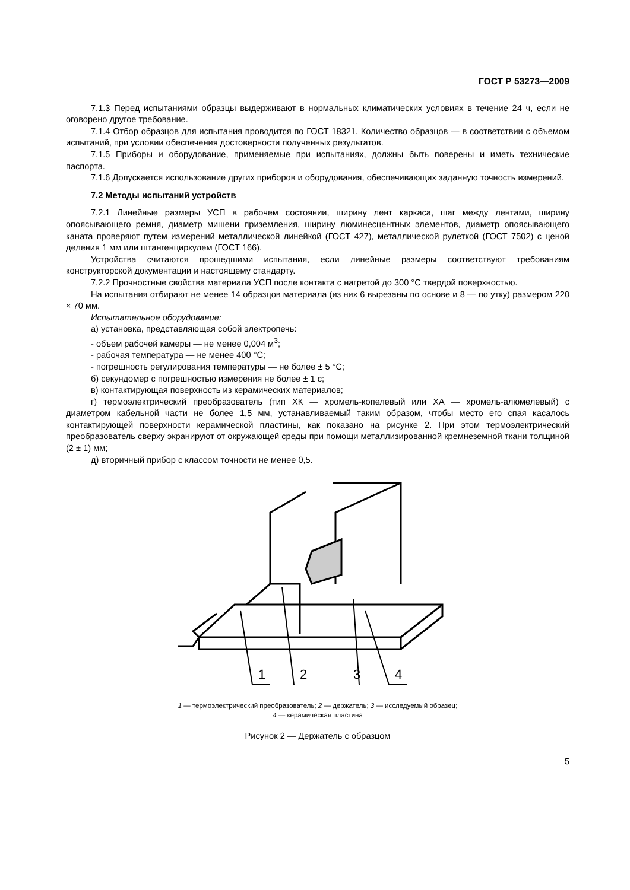ГОСТ Р 53273—2009
7.1.3 Перед испытаниями образцы выдерживают в нормальных климатических условиях в течение 24 ч, если не оговорено другое требование.
7.1.4 Отбор образцов для испытания проводится по ГОСТ 18321. Количество образцов — в соответствии с объемом испытаний, при условии обеспечения достоверности полученных результатов.
7.1.5 Приборы и оборудование, применяемые при испытаниях, должны быть поверены и иметь технические паспорта.
7.1.6 Допускается использование других приборов и оборудования, обеспечивающих заданную точность измерений.
7.2 Методы испытаний устройств
7.2.1 Линейные размеры УСП в рабочем состоянии, ширину лент каркаса, шаг между лентами, ширину опоясывающего ремня, диаметр мишени приземления, ширину люминесцентных элементов, диаметр опоясывающего каната проверяют путем измерений металлической линейкой (ГОСТ 427), металлической рулеткой (ГОСТ 7502) с ценой деления 1 мм или штангенциркулем (ГОСТ 166).
Устройства считаются прошедшими испытания, если линейные размеры соответствуют требованиям конструкторской документации и настоящему стандарту.
7.2.2 Прочностные свойства материала УСП после контакта с нагретой до 300 °С твердой поверхностью.
На испытания отбирают не менее 14 образцов материала (из них 6 вырезаны по основе и 8 — по утку) размером 220 × 70 мм.
Испытательное оборудование:
а) установка, представляющая собой электропечь:
- объем рабочей камеры — не менее 0,004 м<sup>3</sup>;
- рабочая температура — не менее 400 °С;
- погрешность регулирования температуры — не более ± 5 °С;
б) секундомер с погрешностью измерения не более ± 1 с;
в) контактирующая поверхность из керамических материалов;
г) термоэлектрический преобразователь (тип ХК — хромель-копелевый или ХА — хромель-алюмелевый) с диаметром кабельной части не более 1,5 мм, устанавливаемый таким образом, чтобы место его спая касалось контактирующей поверхности керамической пластины, как показано на рисунке 2. При этом термоэлектрический преобразователь сверху экранируют от окружающей среды при помощи металлизированной кремнеземной ткани толщиной (2 ± 1) мм;
д) вторичный прибор с классом точности не менее 0,5.
1
2
3
4
1 — термоэлектрический преобразователь; 2 — держатель; 3 — исследуемый образец;
4 — керамическая пластина
Рисунок 2 — Держатель с образцом
5